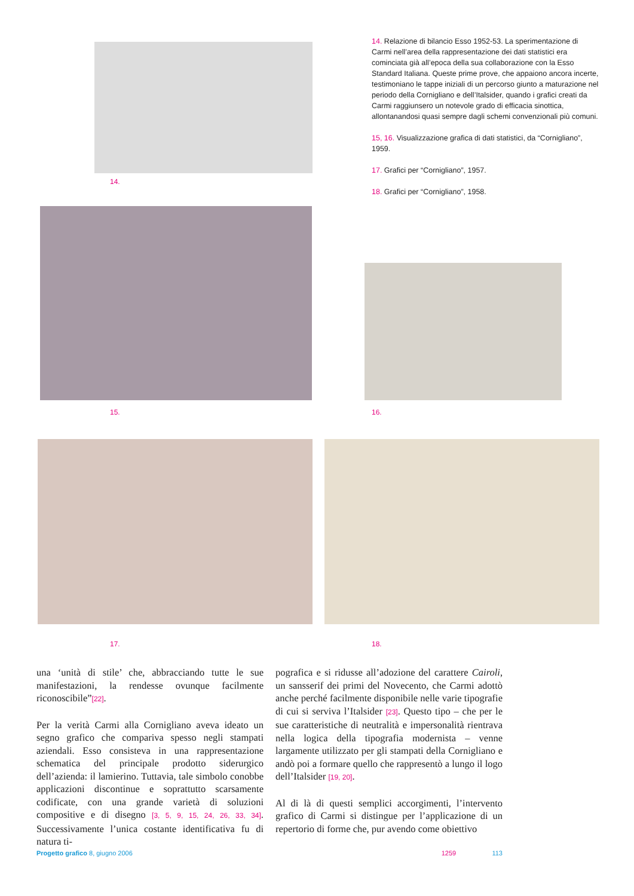14.
14. Relazione di bilancio Esso 1952-53. La sperimentazione di Carmi nell’area della rappresentazione dei dati statistici era cominciata già all’epoca della sua collaborazione con la Esso Standard Italiana. Queste prime prove, che appaiono ancora incerte, testimoniano le tappe iniziali di un percorso giunto a maturazione nel periodo della Cornigliano e dell’Italsider, quando i grafici creati da Carmi raggiunsero un notevole grado di efficacia sinottica, allontanandosi quasi sempre dagli schemi convenzionali più comuni.
15, 16. Visualizzazione grafica di dati statistici, da “Cornigliano”, 1959.
17. Grafici per “Cornigliano”, 1957.
18. Grafici per “Cornigliano”, 1958.
15. 16.
17. 18.
una ‘unità di stile’ che, abbracciando tutte le sue manifestazioni, la rendesse ovunque facilmente riconoscibile”[22].
Per la verità Carmi alla Cornigliano aveva ideato un segno grafico che compariva spesso negli stampati aziendali. Esso consisteva in una rappresentazione schematica del principale prodotto siderurgico dell’azienda: il lamierino. Tuttavia, tale simbolo conobbe applicazioni discontinue e soprattutto scarsamente codificate, con una grande varietà di soluzioni compositive e di disegno [3, 5, 9, 15, 24, 26, 33, 34]. Successivamente l’unica costante identificativa fu di natura ti-
pografica e si ridusse all’adozione del carattere Cairoli, un sansserif dei primi del Novecento, che Carmi adottò anche perché facilmente disponibile nelle varie tipografie di cui si serviva l’Italsider [23]. Questo tipo – che per le sue caratteristiche di neutralità e impersonalità rientrava nella logica della tipografia modernista – venne largamente utilizzato per gli stampati della Cornigliano e andò poi a formare quello che rappresentò a lungo il logo dell’Italsider [19, 20].
Al di là di questi semplici accorgimenti, l’intervento grafico di Carmi si distingue per l’applicazione di un repertorio di forme che, pur avendo come obiettivo
Progetto grafico 8, giugno 2006 1259 113